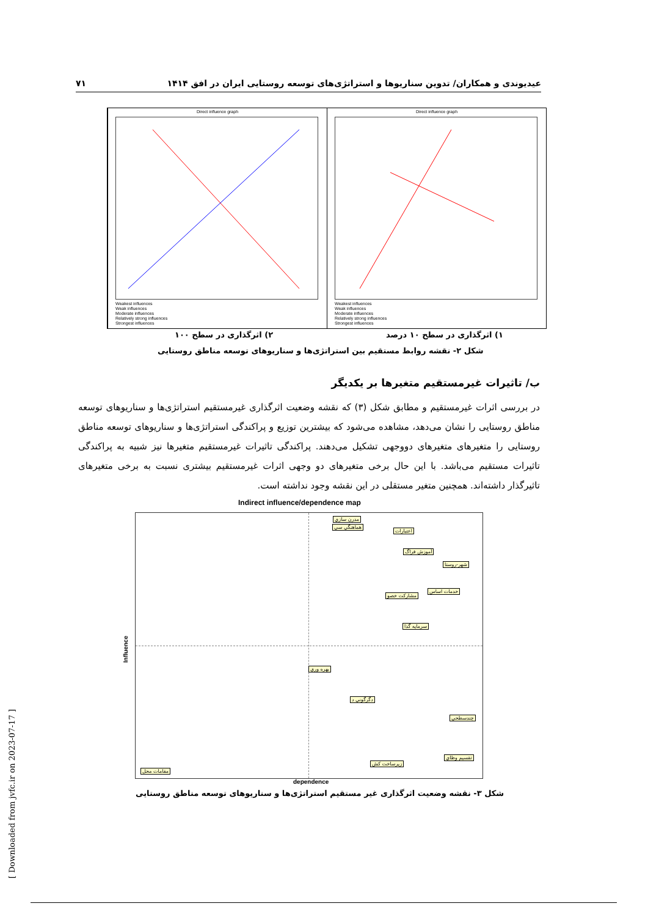عیدیوندی و همکاران/ تدوین سناریوها و استراتژی‌های توسعه روستایی ایران در افق ۱۴۱۴ ۷۱
Direct influence graph
Weakest influences
Weak influences
Moderate influences
Relatively strong influences
Strongest influences
Direct influence graph
Weakest influences
Weak influences
Moderate influences
Relatively strong influences
Strongest influences
۱) اثرگذاری در سطح ۱۰ درصد
۲) اثرگذاری در سطح ۱۰۰
شکل ۲- نقشه روابط مستقیم بین استراتژی‌ها و سناریوهای توسعه مناطق روستایی
ب/ تاثیرات غیرمستقیم متغیرها بر یکدیگر
در بررسی اثرات غیرمستقیم و مطابق شکل (۳) که نقشه وضعیت اثرگذاری غیرمستقیم استراتژی‌ها و سناریوهای توسعه مناطق روستایی را نشان می‌دهد، مشاهده می‌شود که بیشترین توزیع و پراکندگی استراتژی‌ها و سناریوهای توسعه مناطق روستایی را متغیرهای متغیرهای دووجهی تشکیل می‌دهند. پراکندگی تاثیرات غیرمستقیم متغیرها نیز شبیه به پراکندگی تاثیرات مستقیم می‌باشد. با این حال برخی متغیرهای دو وجهی اثرات غیرمستقیم بیشتری نسبت به برخی متغیرهای تاثیرگذار داشته‌اند. همچنین متغیر مستقلی در این نقشه وجود نداشته است.
Indirect influence/dependence map
مدرن سازي
هماهنگي سي
اعتبارات
آموزش فراگ
شهر-روستا
خدمات اساس
مشارکت خصو
سرمايه گذا
بهره وري
دگرگوني د
چندسطحي
تقسيم وظاي
زيرساخت كش
مقامات محل
Influence
dependence
شکل ۳- نقشه وضعیت اثرگذاری غیر مستقیم استراتژی‌ها و سناریوهای توسعه مناطق روستایی
[ Downloaded from jvfc.ir on 2023-07-17 ]